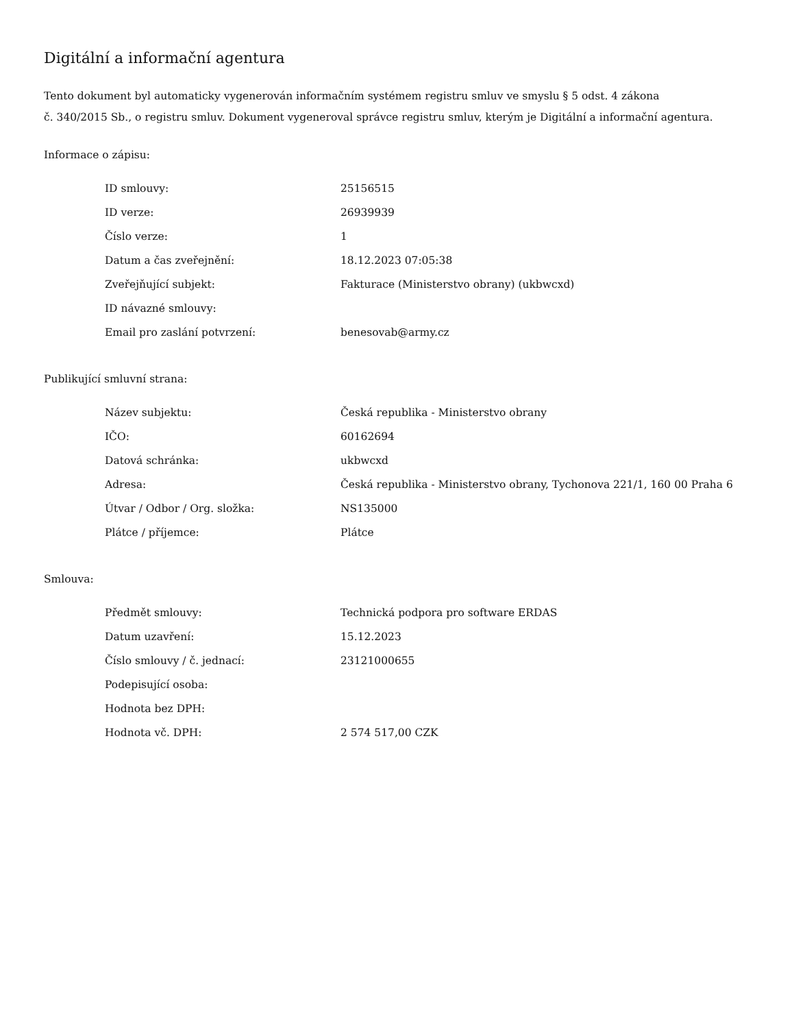Digitální a informační agentura
Tento dokument byl automaticky vygenerován informačním systémem registru smluv ve smyslu § 5 odst. 4 zákona
č. 340/2015 Sb., o registru smluv. Dokument vygeneroval správce registru smluv, kterým je Digitální a informační agentura.
Informace o zápisu:
| ID smlouvy: | 25156515 |
| ID verze: | 26939939 |
| Číslo verze: | 1 |
| Datum a čas zveřejnění: | 18.12.2023 07:05:38 |
| Zveřejňující subjekt: | Fakturace (Ministerstvo obrany) (ukbwcxd) |
| ID návazné smlouvy: | |
| Email pro zaslání potvrzení: | benesovab@army.cz |
Publikující smluvní strana:
| Název subjektu: | Česká republika - Ministerstvo obrany |
| IČO: | 60162694 |
| Datová schránka: | ukbwcxd |
| Adresa: | Česká republika - Ministerstvo obrany, Tychonova 221/1, 160 00 Praha 6 |
| Útvar / Odbor / Org. složka: | NS135000 |
| Plátce / příjemce: | Plátce |
Smlouva:
| Předmět smlouvy: | Technická podpora pro software ERDAS |
| Datum uzavření: | 15.12.2023 |
| Číslo smlouvy / č. jednací: | 23121000655 |
| Podepisující osoba: | |
| Hodnota bez DPH: | |
| Hodnota vč. DPH: | 2 574 517,00 CZK |